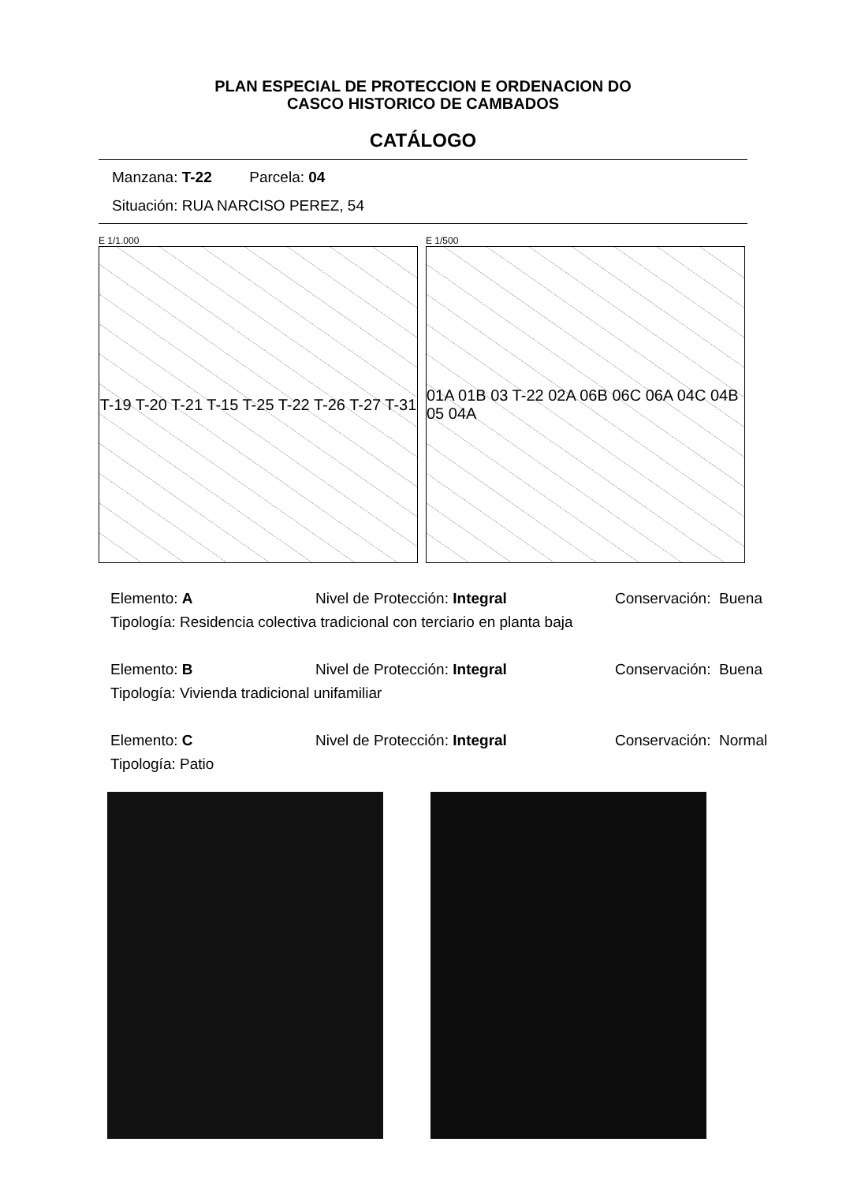PLAN ESPECIAL DE PROTECCION E ORDENACION DO
CASCO HISTORICO DE CAMBADOS
CATÁLOGO
Manzana: T-22 Parcela: 04
Situación: RUA NARCISO PEREZ, 54
E 1/1.000
T-19 T-20 T-21 T-15 T-25 T-22 T-26 T-27 T-31
E 1/500
01A 01B 03 T-22 02A 06B 06C 06A 04C 04B 05 04A
Elemento: A Nivel de Protección: Integral Conservación: Buena
Tipología: Residencia colectiva tradicional con terciario en planta baja
Elemento: B Nivel de Protección: Integral Conservación: Buena
Tipología: Vivienda tradicional unifamiliar
Elemento: C Nivel de Protección: Integral Conservación: Normal
Tipología: Patio